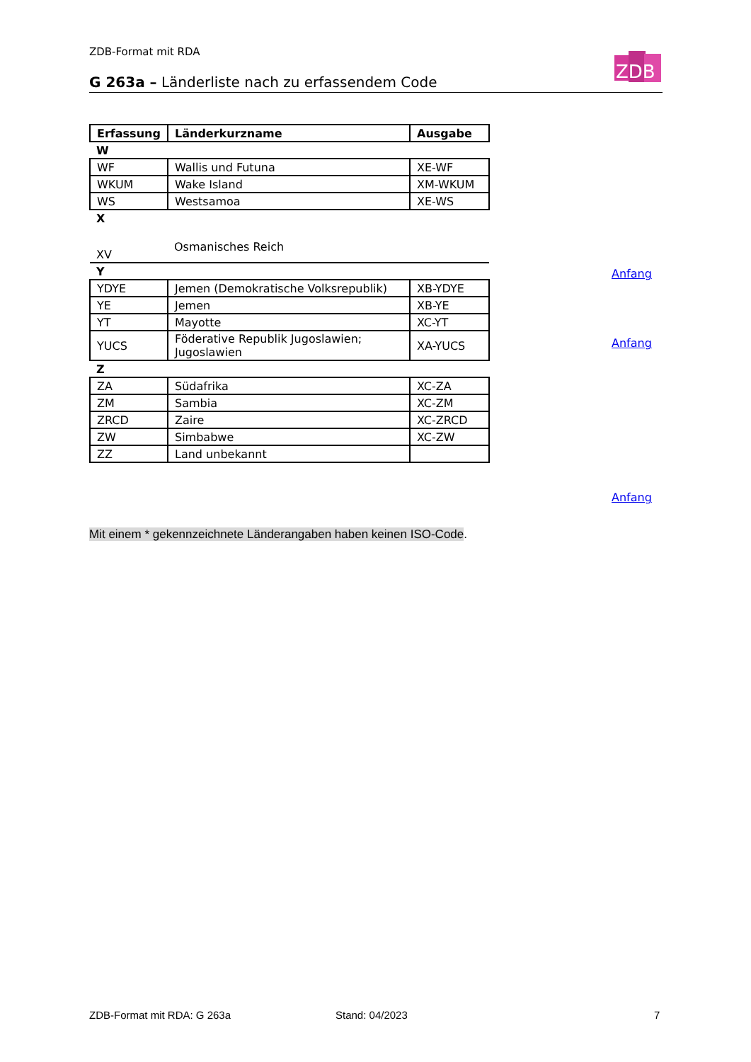ZDB-Format mit RDA
G 263a – Länderliste nach zu erfassendem Code
ZDB
| Erfassung | Länderkurzname | Ausgabe |
| --- | --- | --- |
| W | | |
| WF | Wallis und Futuna | XE-WF |
| WKUM | Wake Island | XM-WKUM |
| WS | Westsamoa | XE-WS |
| X | | |
| XV | Osmanisches Reich | |
| Y | | |
| YDYE | Jemen (Demokratische Volksrepublik) | XB-YDYE |
| YE | Jemen | XB-YE |
| YT | Mayotte | XC-YT |
| YUCS | Föderative Republik Jugoslawien; Jugoslawien | XA-YUCS |
| Z | | |
| ZA | Südafrika | XC-ZA |
| ZM | Sambia | XC-ZM |
| ZRCD | Zaire | XC-ZRCD |
| ZW | Simbabwe | XC-ZW |
| ZZ | Land unbekannt | |
Anfang
Anfang
Anfang
Mit einem * gekennzeichnete Länderangaben haben keinen ISO-Code.
ZDB-Format mit RDA: G 263a Stand: 04/2023 7